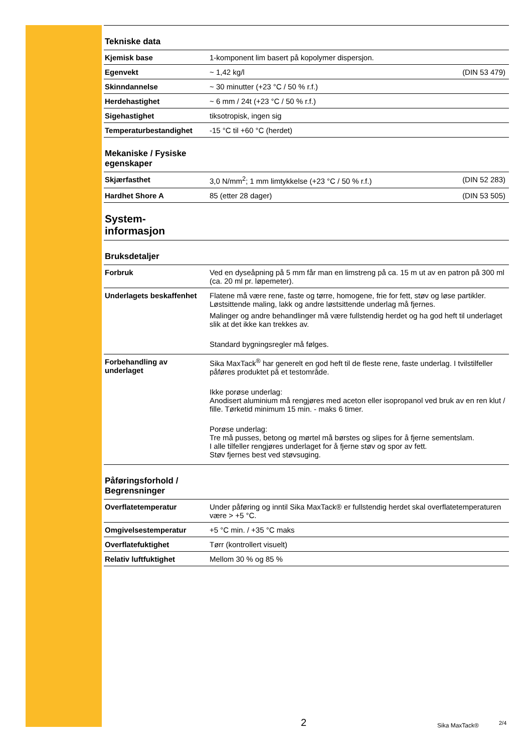Tekniske data
| Kjemisk base | 1-komponent lim basert på kopolymer dispersjon. | |
| Egenvekt | ~ 1,42 kg/l | (DIN 53 479) |
| Skinndannelse | ~ 30 minutter (+23 °C / 50 % r.f.) | |
| Herdehastighet | ~ 6 mm / 24t (+23 °C / 50 % r.f.) | |
| Sigehastighet | tiksotropisk, ingen sig | |
| Temperaturbestandighet | -15 °C til +60 °C (herdet) | |
Mekaniske / Fysiske
egenskaper
| Skjærfasthet | 3,0 N/mm<sup>2</sup>; 1 mm limtykkelse (+23 °C / 50 % r.f.) | (DIN 52 283) |
| Hardhet Shore A | 85 (etter 28 dager) | (DIN 53 505) |
System-
informasjon
Bruksdetaljer
| Forbruk | Ved en dyseåpning på 5 mm får man en limstreng på ca. 15 m ut av en patron på 300 ml (ca. 20 ml pr. løpemeter). |
| Underlagets beskaffenhet | Flatene må være rene, faste og tørre, homogene, frie for fett, støv og løse partikler. Løstsittende maling, lakk og andre løstsittende underlag må fjernes. Malinger og andre behandlinger må være fullstendig herdet og ha god heft til underlaget slik at det ikke kan trekkes av. Standard bygningsregler må følges. |
| Forbehandling av underlaget | Sika MaxTack<sup>®</sup> har generelt en god heft til de fleste rene, faste underlag. I tvilstilfeller påføres produktet på et testområde. Ikke porøse underlag: Anodisert aluminium må rengjøres med aceton eller isopropanol ved bruk av en ren klut / fille. Tørketid minimum 15 min. - maks 6 timer. Porøse underlag: Tre må pusses, betong og mørtel må børstes og slipes for å fjerne sementslam. I alle tilfeller rengjøres underlaget for å fjerne støv og spor av fett. Støv fjernes best ved støvsuging. |
Påføringsforhold /
Begrensninger
| Overflatetemperatur | Under påføring og inntil Sika MaxTack® er fullstendig herdet skal overflatetemperaturen være > +5 °C. |
| Omgivelsestemperatur | +5 °C min. / +35 °C maks |
| Overflatefuktighet | Tørr (kontrollert visuelt) |
| Relativ luftfuktighet | Mellom 30 % og 85 % |
2 Sika MaxTack® 2/4